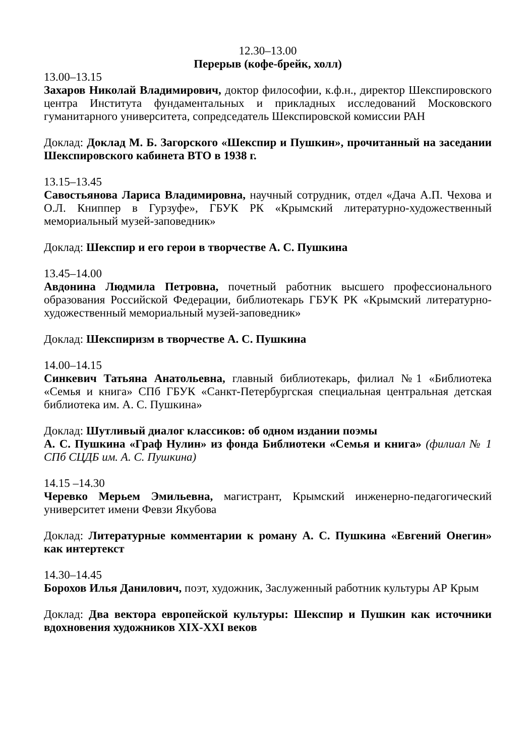12.30–13.00
Перерыв (кофе-брейк, холл)
13.00–13.15
Захаров Николай Владимирович, доктор философии, к.ф.н., директор Шекспировского центра Института фундаментальных и прикладных исследований Московского гуманитарного университета, сопредседатель Шекспировской комиссии РАН
Доклад: Доклад М. Б. Загорского «Шекспир и Пушкин», прочитанный на заседании Шекспировского кабинета ВТО в 1938 г.
13.15–13.45
Савостьянова Лариса Владимировна, научный сотрудник, отдел «Дача А.П. Чехова и О.Л. Книппер в Гурзуфе», ГБУК РК «Крымский литературно-художественный мемориальный музей-заповедник»
Доклад: Шекспир и его герои в творчестве А. С. Пушкина
13.45–14.00
Авдонина Людмила Петровна, почетный работник высшего профессионального образования Российской Федерации, библиотекарь ГБУК РК «Крымский литературно-художественный мемориальный музей-заповедник»
Доклад: Шекспиризм в творчестве А. С. Пушкина
14.00–14.15
Синкевич Татьяна Анатольевна, главный библиотекарь, филиал №1 «Библиотека «Семья и книга» СПб ГБУК «Санкт-Петербургская специальная центральная детская библиотека им. А. С. Пушкина»
Доклад: Шутливый диалог классиков: об одном издании поэмы
А. С. Пушкина «Граф Нулин» из фонда Библиотеки «Семья и книга» (филиал № 1 СПб СЦДБ им. А. С. Пушкина)
14.15 –14.30
Черевко Мерьем Эмильевна, магистрант, Крымский инженерно-педагогический университет имени Февзи Якубова
Доклад: Литературные комментарии к роману А. С. Пушкина «Евгений Онегин» как интертекст
14.30–14.45
Борохов Илья Данилович, поэт, художник, Заслуженный работник культуры АР Крым
Доклад: Два вектора европейской культуры: Шекспир и Пушкин как источники вдохновения художников XIX-XXI веков